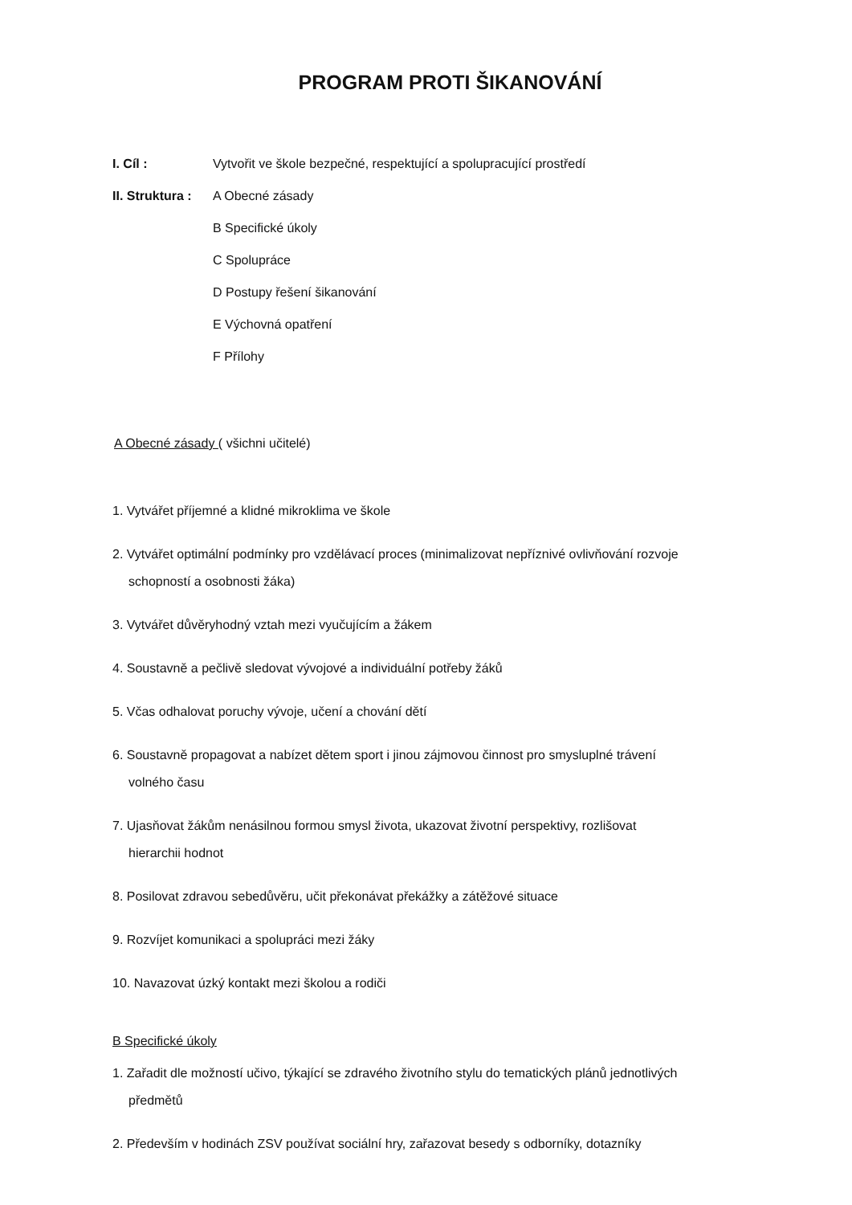PROGRAM PROTI ŠIKANOVÁNÍ
I. Cíl : Vytvořit ve škole bezpečné, respektující a spolupracující prostředí
II. Struktura :
A Obecné zásady
B Specifické úkoly
C Spolupráce
D Postupy řešení šikanování
E Výchovná opatření
F Přílohy
A Obecné zásady ( všichni učitelé)
1. Vytvářet příjemné a klidné mikroklima ve škole
2. Vytvářet optimální podmínky pro vzdělávací proces (minimalizovat nepříznivé ovlivňování rozvoje
schopností a osobnosti žáka)
3. Vytvářet důvěryhodný vztah mezi vyučujícím a žákem
4. Soustavně a pečlivě sledovat vývojové a individuální potřeby žáků
5. Včas odhalovat poruchy vývoje, učení a chování dětí
6. Soustavně propagovat a nabízet dětem sport i jinou zájmovou činnost pro smysluplné trávení
volného času
7. Ujasňovat žákům nenásilnou formou smysl života, ukazovat životní perspektivy, rozlišovat
hierarchii hodnot
8. Posilovat zdravou sebedůvěru, učit překonávat překážky a zátěžové situace
9. Rozvíjet komunikaci a spolupráci mezi žáky
10. Navazovat úzký kontakt mezi školou a rodiči
B Specifické úkoly
1. Zařadit dle možností učivo, týkající se zdravého životního stylu do tematických plánů jednotlivých
předmětů
2. Především v hodinách ZSV používat sociální hry, zařazovat besedy s odborníky, dotazníky